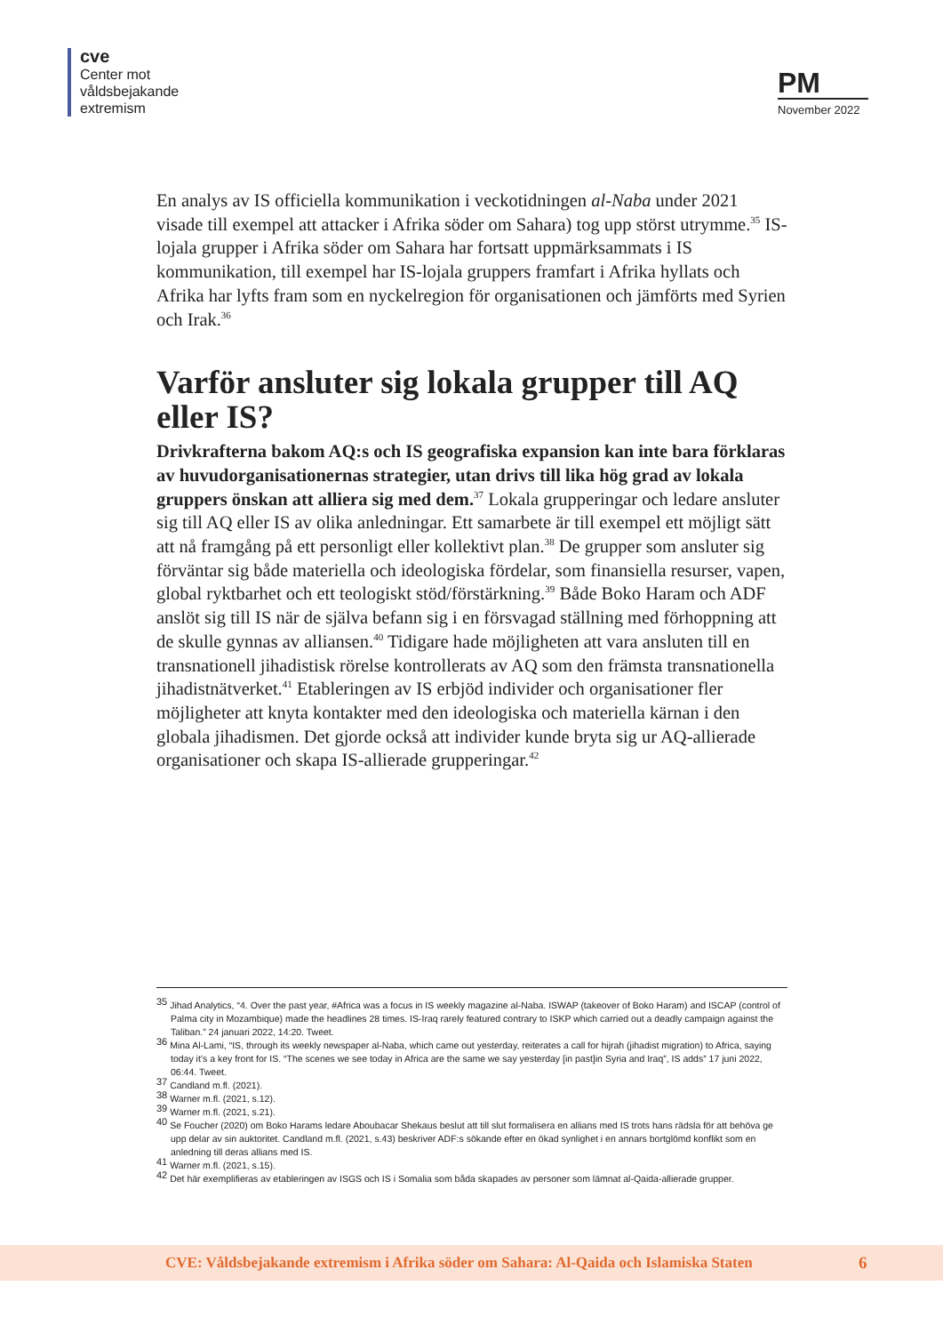cve
Center mot
våldsbejakande
extremism
PM
November 2022
En analys av IS officiella kommunikation i veckotidningen al-Naba under 2021 visade till exempel att attacker i Afrika söder om Sahara) tog upp störst utrym­me.<sup>35</sup> IS-lojala grupper i Afrika söder om Sahara har fortsatt uppmärksammats i IS kommunikation, till exempel har IS-lojala gruppers framfart i Afrika hyllats och Afrika har lyfts fram som en nyckelregion för organisationen och jämförts med Syrien och Irak.<sup>36</sup>
Varför ansluter sig lokala grupper till AQ eller IS?
Drivkrafterna bakom AQ:s och IS geografiska expansion kan inte bara förklaras av huvudorganisationernas strategier, utan drivs till lika hög grad av lokala grup­pers önskan att alliera sig med dem.<sup>37</sup> Lokala grupperingar och ledare ansluter sig till AQ eller IS av olika anledningar. Ett samarbete är till exempel ett möjligt sätt att nå framgång på ett personligt eller kollektivt plan.<sup>38</sup> De grupper som ansluter sig förväntar sig både materiella och ideologiska fördelar, som finansiella resurser, vapen, global ryktbarhet och ett teologiskt stöd/förstärkning.<sup>39</sup> Både Boko Haram och ADF anslöt sig till IS när de själva befann sig i en försvagad ställning med förhoppning att de skulle gynnas av alliansen.<sup>40</sup> Tidigare hade möjligheten att vara ansluten till en transnationell jihadistisk rörelse kontrollerats av AQ som den främsta transnationella jihadistnätverket.<sup>41</sup> Etableringen av IS erbjöd individer och organisationer fler möjligheter att knyta kontakter med den ideologiska och mate­riella kärnan i den globala jihadismen. Det gjorde också att individer kunde bryta sig ur AQ-allierade organisationer och skapa IS-allierade grupperingar.<sup>42</sup>
<sup>35</sup> Jihad Analytics, “4. Over the past year, #Africa was a focus in IS weekly magazine al-Naba. ISWAP (takeover of Boko Haram) and ISCAP (control of Palma city in Mozambique) made the headlines 28 times. IS-Iraq rarely featured contrary to ISKP which carried out a deadly campaign against the Taliban.” 24 januari 2022, 14:20. Tweet.
<sup>36</sup> Mina Al-Lami, “IS, through its weekly newspaper al-Naba, which came out yesterday, reiterates a call for hijrah (jihadist migration) to Africa, saying today it’s a key front for IS. “The scenes we see today in Africa are the same we say yesterday [in past]in Syria and Iraq”, IS adds” 17 juni 2022, 06:44. Tweet.
<sup>37</sup> Candland m.fl. (2021).
<sup>38</sup> Warner m.fl. (2021, s.12).
<sup>39</sup> Warner m.fl. (2021, s.21).
<sup>40</sup> Se Foucher (2020) om Boko Harams ledare Aboubacar Shekaus beslut att till slut formalisera en allians med IS trots hans rädsla för att behöva ge upp delar av sin auktoritet. Candland m.fl. (2021, s.43) beskriver ADF:s sökande efter en ökad synlighet i en annars bortglömd konflikt som en anledning till deras allians med IS.
<sup>41</sup> Warner m.fl. (2021, s.15).
<sup>42</sup> Det här exemplifieras av etableringen av ISGS och IS i Somalia som båda skapades av personer som lämnat al-Qaida-allierade grupper.
CVE: Våldsbejakande extremism i Afrika söder om Sahara: Al-Qaida och Islamiska Staten 6